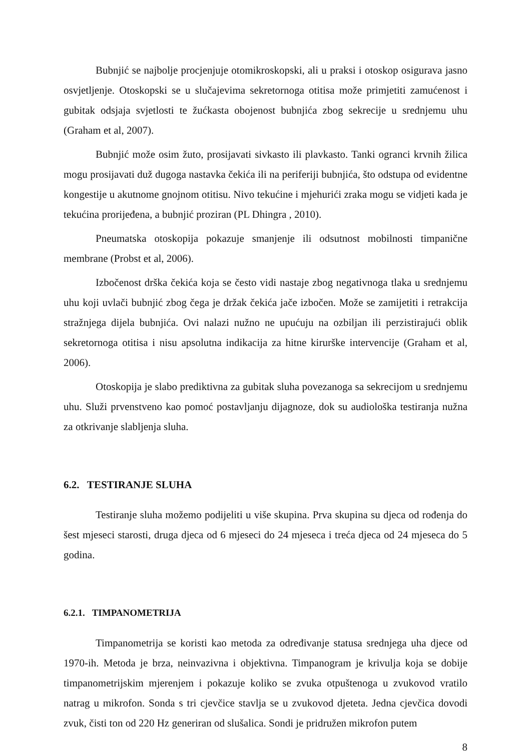Bubnjić se najbolje procjenjuje otomikroskopski, ali u praksi i otoskop osigurava jasno osvjetljenje. Otoskopski se u slučajevima sekretornoga otitisa može primjetiti zamućenost i gubitak odsjaja svjetlosti te žućkasta obojenost bubnjića zbog sekrecije u srednjemu uhu (Graham et al, 2007).
Bubnjić može osim žuto, prosijavati sivkasto ili plavkasto. Tanki ogranci krvnih žilica mogu prosijavati duž dugoga nastavka čekića ili na periferiji bubnjića, što odstupa od evidentne kongestije u akutnome gnojnom otitisu. Nivo tekućine i mjehurići zraka mogu se vidjeti kada je tekućina prorijeđena, a bubnjić proziran (PL Dhingra , 2010).
Pneumatska otoskopija pokazuje smanjenje ili odsutnost mobilnosti timpanične membrane (Probst et al, 2006).
Izbočenost drška čekića koja se često vidi nastaje zbog negativnoga tlaka u srednjemu uhu koji uvlači bubnjić zbog čega je držak čekića jače izbočen. Može se zamijetiti i retrakcija stražnjega dijela bubnjića. Ovi nalazi nužno ne upućuju na ozbiljan ili perzistirajući oblik sekretornoga otitisa i nisu apsolutna indikacija za hitne kirurške intervencije (Graham et al, 2006).
Otoskopija je slabo prediktivna za gubitak sluha povezanoga sa sekrecijom u srednjemu uhu. Služi prvenstveno kao pomoć postavljanju dijagnoze, dok su audiološka testiranja nužna za otkrivanje slabljenja sluha.
6.2. TESTIRANJE SLUHA
Testiranje sluha možemo podijeliti u više skupina. Prva skupina su djeca od rođenja do šest mjeseci starosti, druga djeca od 6 mjeseci do 24 mjeseca i treća djeca od 24 mjeseca do 5 godina.
6.2.1. TIMPANOMETRIJA
Timpanometrija se koristi kao metoda za određivanje statusa srednjega uha djece od 1970-ih. Metoda je brza, neinvazivna i objektivna. Timpanogram je krivulja koja se dobije timpanometrijskim mjerenjem i pokazuje koliko se zvuka otpuštenoga u zvukovod vratilo natrag u mikrofon. Sonda s tri cjevčice stavlja se u zvukovod djeteta. Jedna cjevčica dovodi zvuk, čisti ton od 220 Hz generiran od slušalica. Sondi je pridružen mikrofon putem
8